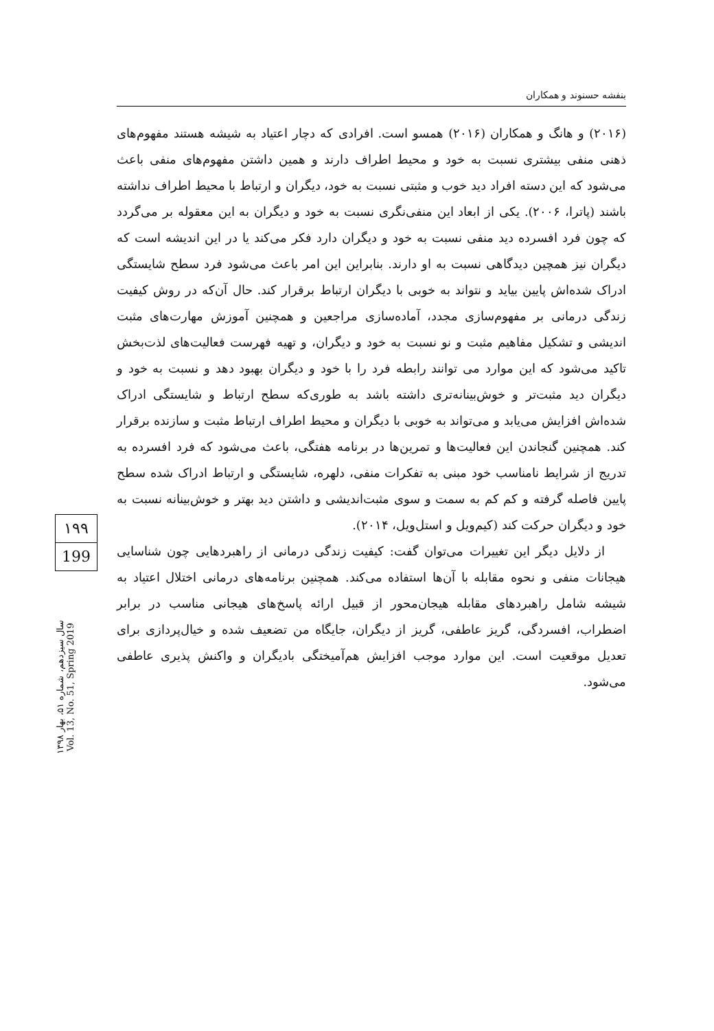بنفشه حسنوند و همکاران
(۲۰۱۶) و هانگ و همکاران (۲۰۱۶) همسو است. افرادی که دچار اعتیاد به شیشه هستند مفهوم‌های ذهنی منفی بیشتری نسبت به خود و محیط اطراف دارند و همین داشتن مفهوم‌های منفی باعث می‌شود که این دسته افراد دید خوب و مثبتی نسبت به خود، دیگران و ارتباط با محیط اطراف نداشته باشند (پاترا، ۲۰۰۶). یکی از ابعاد این منفی‌نگری نسبت به خود و دیگران به این معقوله بر می‌گردد که چون فرد افسرده دید منفی نسبت به خود و دیگران دارد فکر می‌کند یا در این اندیشه است که دیگران نیز همچین دیدگاهی نسبت به او دارند. بنابراین این امر باعث می‌شود فرد سطح شایستگی ادراک شده‌اش پایین بیاید و نتواند به خوبی با دیگران ارتباط برقرار کند. حال آن‌که در روش کیفیت زندگی درمانی بر مفهوم‌سازی مجدد، آماده‌سازی مراجعین و همچنین آموزش مهارت‌های مثبت اندیشی و تشکیل مفاهیم مثبت و نو نسبت به خود و دیگران، و تهیه فهرست فعالیت‌های لذت‌بخش تاکید می‌شود که این موارد می توانند رابطه فرد را با خود و دیگران بهبود دهد و نسبت به خود و دیگران دید مثبت‌تر و خوش‌بینانه‌تری داشته باشد به طوری‌که سطح ارتباط و شایستگی ادراک شده‌اش افزایش می‌یابد و می‌تواند به خوبی با دیگران و محیط اطراف ارتباط مثبت و سازنده برقرار کند. همچنین گنجاندن این فعالیت‌ها و تمرین‌ها در برنامه هفتگی، باعث می‌شود که فرد افسرده به تدریج از شرایط نامناسب خود مبنی به تفکرات منفی، دلهره، شایستگی و ارتباط ادراک شده سطح پایین فاصله گرفته و کم کم به سمت و سوی مثبت‌اندیشی و داشتن دید بهتر و خوش‌بینانه نسبت به خود و دیگران حرکت کند (کیم‌ویل و استل‌ویل، ۲۰۱۴).
از دلایل دیگر این تغییرات می‌توان گفت: کیفیت زندگی درمانی از راهبردهایی چون شناسایی هیجانات منفی و نحوه مقابله با آن‌ها استفاده می‌کند. همچنین برنامه‌های درمانی اختلال اعتیاد به شیشه شامل راهبردهای مقابله هیجان‌محور از قبیل ارائه پاسخ‌های هیجانی مناسب در برابر اضطراب، افسردگی، گریز عاطفی، گریز از دیگران، جایگاه من تضعیف شده و خیال‌پردازی برای تعدیل موقعیت است. این موارد موجب افزایش هم‌آمیختگی بادیگران و واکنش پذیری عاطفی می‌شود.
۱۹۹
199
سال سیزدهم، شماره ۵۱، بهار ۱۳۹۸
Vol. 13, No. 51, Spring 2019